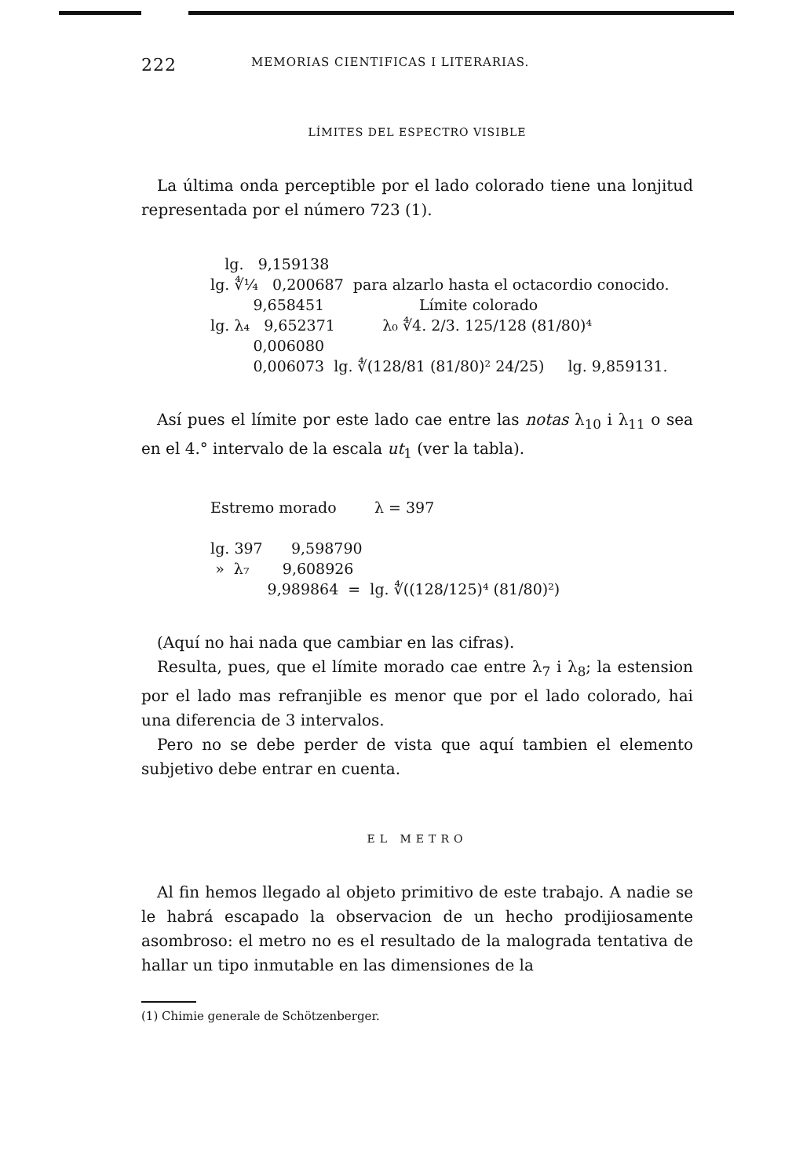222 MEMORIAS CIENTIFICAS I LITERARIAS.
LÍMITES DEL ESPECTRO VISIBLE
La última onda perceptible por el lado colorado tiene una lonjitud representada por el número 723 (1).
lg. 9,159138
lg. ∜¼ 0,200687 para alzarlo hasta el octacordio conocido.
9,658451 Límite colorado
lg. λ₄ 9,652371 λ₀ ∜4. 2/3. 125/128 (81/80)⁴
0,006080
0,006073 lg. ∜(128/81 (81/80)² 24/25) lg. 9,859131.
Así pues el límite por este lado cae entre las notas λ<sub>10</sub> i λ<sub>11</sub> o sea en el 4.° intervalo de la escala ut<sub>1</sub> (ver la tabla).
Estremo morado λ = 397
lg. 397 9,598790
» λ₇ 9,608926
9,989864 = lg. ∜((128/125)⁴ (81/80)²)
(Aquí no hai nada que cambiar en las cifras).
Resulta, pues, que el límite morado cae entre λ<sub>7</sub> i λ<sub>8</sub>; la estension por el lado mas refranjible es menor que por el lado colorado, hai una diferencia de 3 intervalos.
Pero no se debe perder de vista que aquí tambien el elemento subjetivo debe entrar en cuenta.
EL METRO
Al fin hemos llegado al objeto primitivo de este trabajo. A nadie se le habrá escapado la observacion de un hecho prodijiosamente asombroso: el metro no es el resultado de la malograda tentativa de hallar un tipo inmutable en las dimensiones de la
(1) Chimie generale de Schötzenberger.